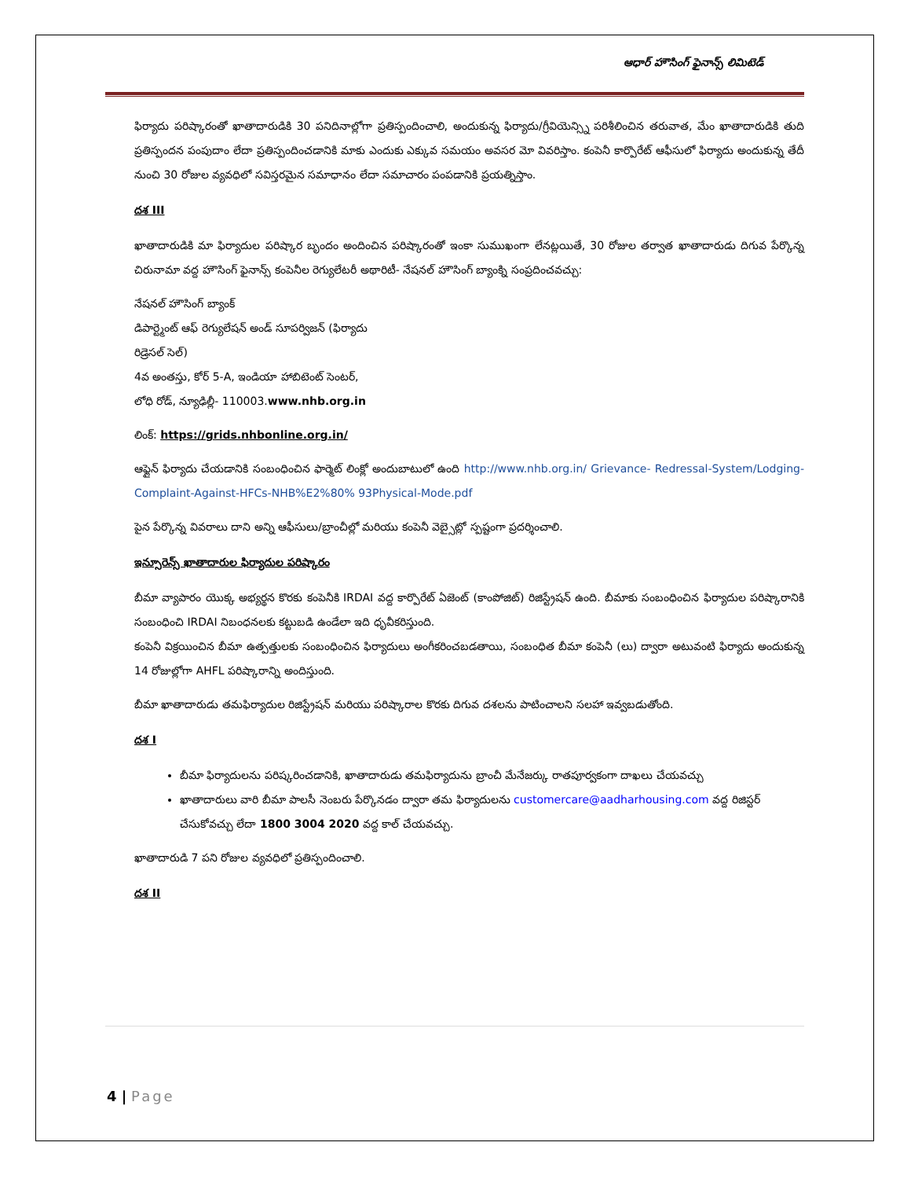ఆధార్ హౌసింగ్ ఫైనాన్స్ లిమిటెడ్
ఫిర్యాదు పరిష్కారంతో ఖాతాదారుడికి 30 పనిదినాల్లోగా ప్రతిస్పందించాలి, అందుకున్న ఫిర్యాదు/గ్రీవియెన్స్ని పరిశీలించిన తరువాత, మేం ఖాతాదారుడికి తుది ప్రతిస్పందన పంపుదాం లేదా ప్రతిస్పందించడానికి మాకు ఎందుకు ఎక్కువ సమయం అవసర మో వివరిస్తాం. కంపెనీ కార్పొరేట్ ఆఫీసులో ఫిర్యాదు అందుకున్న తేదీ నుంచి 30 రోజుల వ్యవధిలో సవిస్తరమైన సమాధానం లేదా సమాచారం పంపడానికి ప్రయత్నిస్తాం.
దశ III
ఖాతాదారుడికి మా ఫిర్యాదుల పరిష్కార బృందం అందించిన పరిష్కారంతో ఇంకా సుముఖంగా లేనట్లయితే, 30 రోజుల తర్వాత ఖాతాదారుడు దిగువ పేర్కొన్న చిరునామా వద్ద హౌసింగ్ ఫైనాన్స్ కంపెనీల రెగ్యులేటరీ అథారిటీ- నేషనల్ హౌసింగ్ బ్యాంక్ని సంప్రదించవచ్చు:
నేషనల్ హౌసింగ్ బ్యాంక్
డిపార్ట్మెంట్ ఆఫ్ రెగ్యులేషన్ అండ్ సూపర్విజన్ (ఫిర్యాదు
రిడ్రెసల్ సెల్)
4వ అంతస్తు, కోర్ 5-A, ఇండియా హాబిటెంట్ సెంటర్,
లోధి రోడ్, న్యూఢిల్లీ- 110003.www.nhb.org.in
లింక్: https://grids.nhbonline.org.in/
ఆఫ్లైన్ ఫిర్యాదు చేయడానికి సంబంధించిన ఫార్మెట్ లింక్లో అందుబాటులో ఉంది http://www.nhb.org.in/ Grievance- Redressal-System/Lodging-Complaint-Against-HFCs-NHB%E2%80% 93Physical-Mode.pdf
పైన పేర్కొన్న వివరాలు దాని అన్ని ఆఫీసులు/బ్రాంచీల్లో మరియు కంపెనీ వెబ్సైట్లో స్పష్టంగా ప్రదర్శించాలి.
ఇన్సూరెన్స్ ఖాతాదారుల ఫిర్యాదుల పరిష్కారం
బీమా వ్యాపారం యొక్క అభ్యర్థన కొరకు కంపెనీకి IRDAI వద్ద కార్పొరేట్ ఏజెంట్ (కాంపోజిట్) రిజిస్ట్రేషన్ ఉంది. బీమాకు సంబంధించిన ఫిర్యాదుల పరిష్కారానికి సంబంధించి IRDAI నిబంధనలకు కట్టుబడి ఉండేలా ఇది ధృవీకరిస్తుంది.
కంపెనీ విక్రయించిన బీమా ఉత్పత్తులకు సంబంధించిన ఫిర్యాదులు అంగీకరించబడతాయి, సంబంధిత బీమా కంపెనీ (లు) ద్వారా అటువంటి ఫిర్యాదు అందుకున్న 14 రోజుల్లోగా AHFL పరిష్కారాన్ని అందిస్తుంది.
బీమా ఖాతాదారుడు తమఫిర్యాదుల రిజిస్ట్రేషన్ మరియు పరిష్కారాల కొరకు దిగువ దశలను పాటించాలని సలహా ఇవ్వబడుతోంది.
దశ I
బీమా ఫిర్యాదులను పరిష్కరించడానికి, ఖాతాదారుడు తమఫిర్యాదును బ్రాంచీ మేనేజర్కు రాతపూర్వకంగా దాఖలు చేయవచ్చు
ఖాతాదారులు వారి బీమా పాలసీ నెంబరు పేర్కొనడం ద్వారా తమ ఫిర్యాదులను customercare@aadharhousing.com వద్ద రిజిస్టర్ చేసుకోవచ్చు లేదా 1800 3004 2020 వద్ద కాల్ చేయవచ్చు.
ఖాతాదారుడి 7 పని రోజుల వ్యవధిలో ప్రతిస్పందించాలి.
దశ II
4 | Page